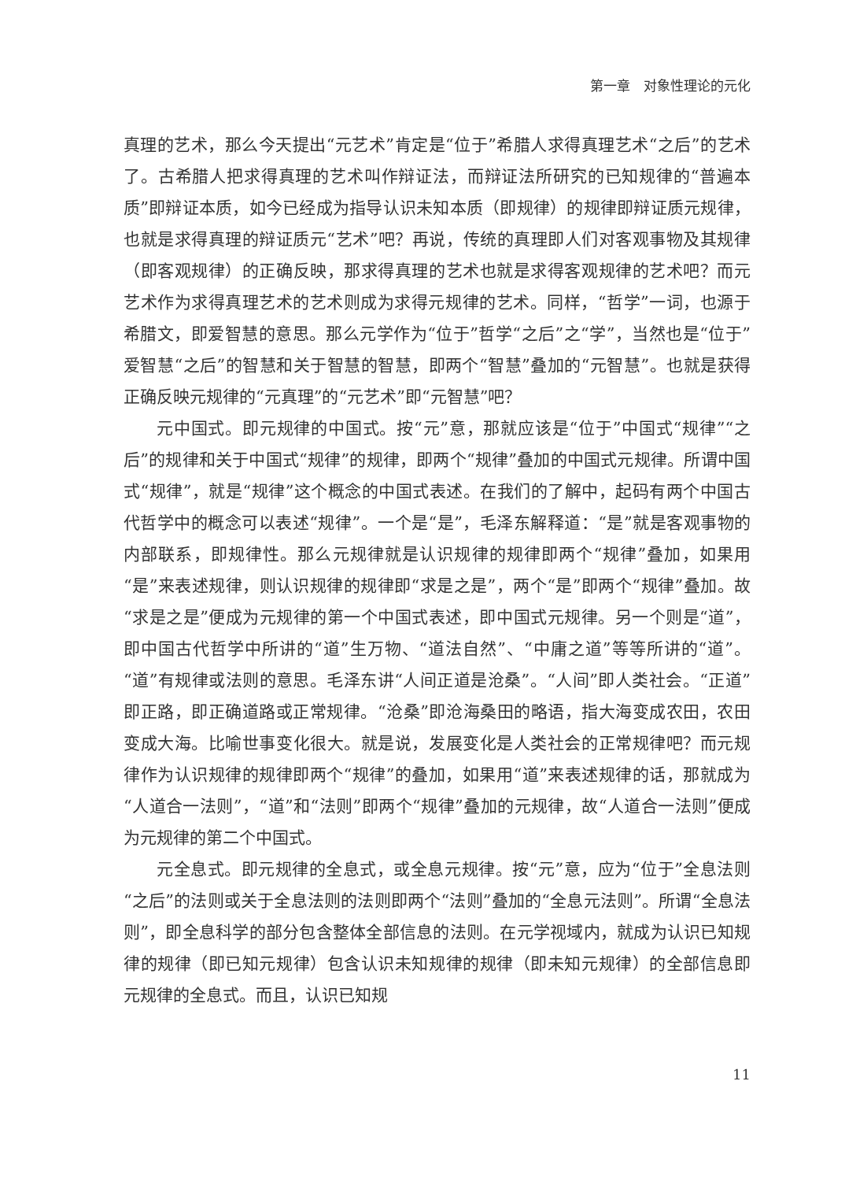第一章　对象性理论的元化
真理的艺术，那么今天提出“元艺术”肯定是“位于”希腊人求得真理艺术“之后”的艺术了。古希腊人把求得真理的艺术叫作辩证法，而辩证法所研究的已知规律的“普遍本质”即辩证本质，如今已经成为指导认识未知本质（即规律）的规律即辩证质元规律，也就是求得真理的辩证质元“艺术”吧？再说，传统的真理即人们对客观事物及其规律（即客观规律）的正确反映，那求得真理的艺术也就是求得客观规律的艺术吧？而元艺术作为求得真理艺术的艺术则成为求得元规律的艺术。同样，“哲学”一词，也源于希腊文，即爱智慧的意思。那么元学作为“位于”哲学“之后”之“学”，当然也是“位于”爱智慧“之后”的智慧和关于智慧的智慧，即两个“智慧”叠加的“元智慧”。也就是获得正确反映元规律的“元真理”的“元艺术”即“元智慧”吧？
元中国式。即元规律的中国式。按“元”意，那就应该是“位于”中国式“规律”“之后”的规律和关于中国式“规律”的规律，即两个“规律”叠加的中国式元规律。所谓中国式“规律”，就是“规律”这个概念的中国式表述。在我们的了解中，起码有两个中国古代哲学中的概念可以表述“规律”。一个是“是”，毛泽东解释道：“是”就是客观事物的内部联系，即规律性。那么元规律就是认识规律的规律即两个“规律”叠加，如果用“是”来表述规律，则认识规律的规律即“求是之是”，两个“是”即两个“规律”叠加。故“求是之是”便成为元规律的第一个中国式表述，即中国式元规律。另一个则是“道”，即中国古代哲学中所讲的“道”生万物、“道法自然”、“中庸之道”等等所讲的“道”。“道”有规律或法则的意思。毛泽东讲“人间正道是沧桑”。“人间”即人类社会。“正道”即正路，即正确道路或正常规律。“沧桑”即沧海桑田的略语，指大海变成农田，农田变成大海。比喻世事变化很大。就是说，发展变化是人类社会的正常规律吧？而元规律作为认识规律的规律即两个“规律”的叠加，如果用“道”来表述规律的话，那就成为“人道合一法则”，“道”和“法则”即两个“规律”叠加的元规律，故“人道合一法则”便成为元规律的第二个中国式。
元全息式。即元规律的全息式，或全息元规律。按“元”意，应为“位于”全息法则“之后”的法则或关于全息法则的法则即两个“法则”叠加的“全息元法则”。所谓“全息法则”，即全息科学的部分包含整体全部信息的法则。在元学视域内，就成为认识已知规律的规律（即已知元规律）包含认识未知规律的规律（即未知元规律）的全部信息即元规律的全息式。而且，认识已知规
11